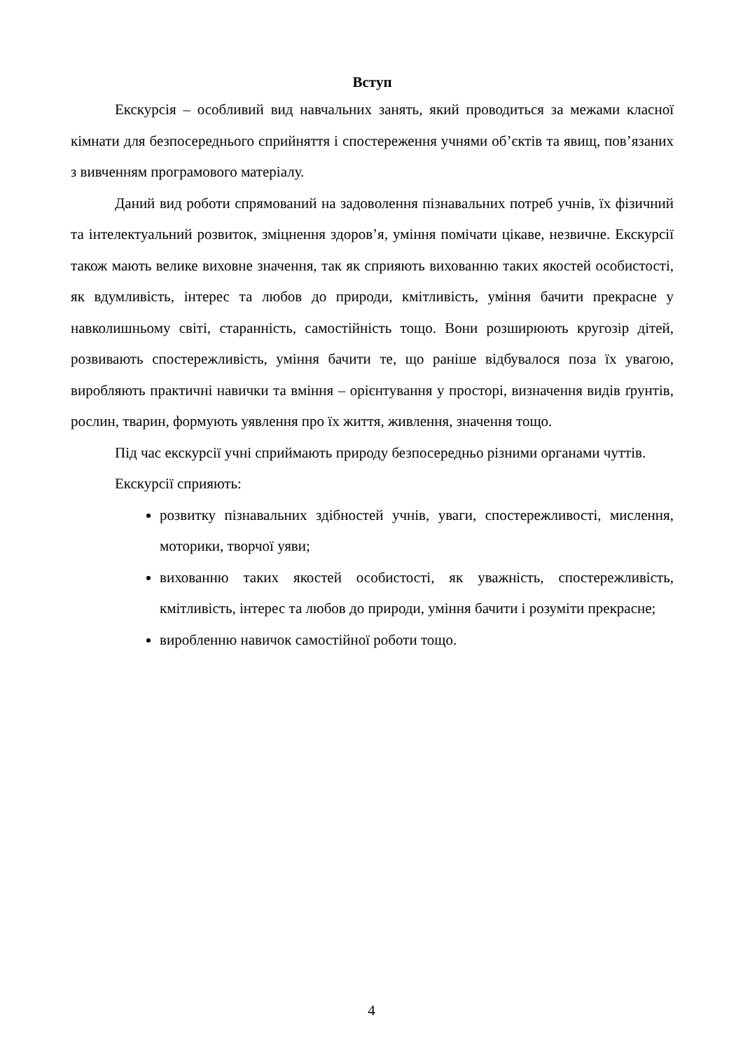Вступ
Екскурсія – особливий вид навчальних занять, який проводиться за межами класної кімнати для безпосереднього сприйняття і спостереження учнями об’єктів та явищ, пов’язаних з вивченням програмового матеріалу.
Даний вид роботи спрямований на задоволення пізнавальних потреб учнів, їх фізичний та інтелектуальний розвиток, зміцнення здоров’я, уміння помічати цікаве, незвичне. Екскурсії також мають велике виховне значення, так як сприяють вихованню таких якостей особистості, як вдумливість, інтерес та любов до природи, кмітливість, уміння бачити прекрасне у навколишньому світі, старанність, самостійність тощо. Вони розширюють кругозір дітей, розвивають спостережливість, уміння бачити те, що раніше відбувалося поза їх увагою, виробляють практичні навички та вміння – орієнтування у просторі, визначення видів ґрунтів, рослин, тварин, формують уявлення про їх життя, живлення, значення тощо.
Під час екскурсії учні сприймають природу безпосередньо різними органами чуттів.
Екскурсії сприяють:
розвитку пізнавальних здібностей учнів, уваги, спостережливості, мислення, моторики, творчої уяви;
вихованню таких якостей особистості, як уважність, спостережливість, кмітливість, інтерес та любов до природи, уміння бачити і розуміти прекрасне;
виробленню навичок самостійної роботи тощо.
4